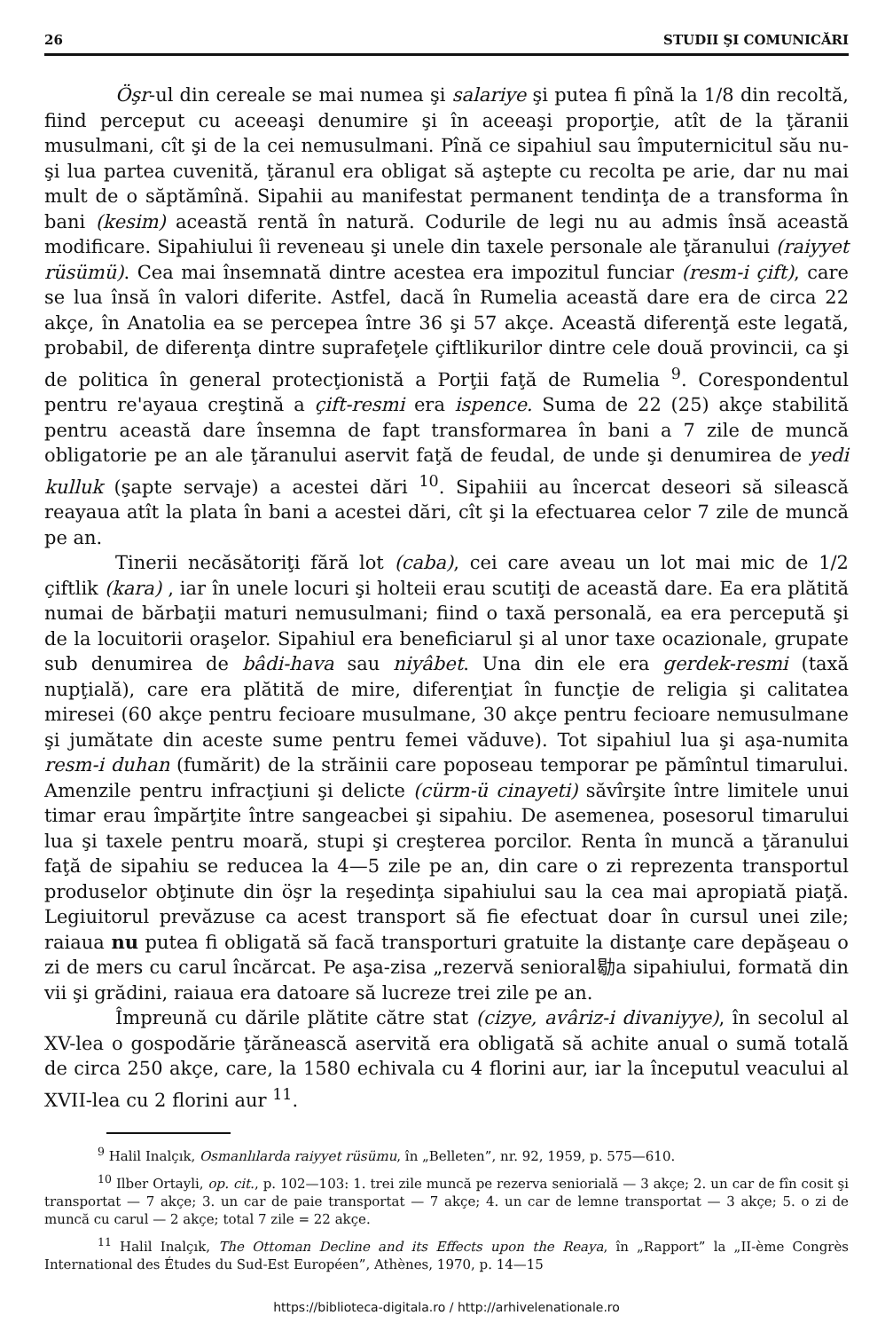26 STUDII ŞI COMUNICĂRI
Öşr-ul din cereale se mai numea şi salariye şi putea fi pînă la 1/8 din recoltă, fiind perceput cu aceeaşi denumire şi în aceeaşi proporţie, atît de la ţăranii musulmani, cît şi de la cei nemusulmani. Pînă ce sipahiul sau împuternicitul său nu-şi lua partea cuvenită, ţăranul era obligat să aştepte cu recolta pe arie, dar nu mai mult de o săptămînă. Sipahii au manifestat permanent tendinţa de a transforma în bani (kesim) această rentă în natură. Codurile de legi nu au admis însă această modificare. Sipahiului îi reveneau şi unele din taxele personale ale ţăranului (raiyyet rüsümü). Cea mai însemnată dintre acestea era impozitul funciar (resm-i çift), care se lua însă în valori diferite. Astfel, dacă în Rumelia această dare era de circa 22 akçe, în Anatolia ea se percepea între 36 şi 57 akçe. Această diferenţă este legată, probabil, de diferenţa dintre suprafeţele çiftlikurilor dintre cele două provincii, ca şi de politica în general protecţionistă a Porţii faţă de Rumelia <sup>9</sup>. Corespondentul pentru re'ayaua creştină a çift-resmi era ispence. Suma de 22 (25) akçe stabilită pentru această dare însemna de fapt transformarea în bani a 7 zile de muncă obligatorie pe an ale ţăranului aservit faţă de feudal, de unde şi denumirea de yedi kulluk (şapte servaje) a acestei dări <sup>10</sup>. Sipahiii au încercat deseori să silească reayaua atît la plata în bani a acestei dări, cît şi la efectuarea celor 7 zile de muncă pe an.
Tinerii necăsătoriţi fără lot (caba), cei care aveau un lot mai mic de 1/2 çiftlik (kara) , iar în unele locuri şi holteii erau scutiţi de această dare. Ea era plătită numai de bărbaţii maturi nemusulmani; fiind o taxă personală, ea era percepută şi de la locuitorii oraşelor. Sipahiul era beneficiarul şi al unor taxe ocazionale, grupate sub denumirea de bâdi-hava sau niyâbet. Una din ele era gerdek-resmi (taxă nupţială), care era plătită de mire, diferenţiat în funcţie de religia şi calitatea miresei (60 akçe pentru fecioare musulmane, 30 akçe pentru fecioare nemusulmane şi jumătate din aceste sume pentru femei văduve). Tot sipahiul lua şi aşa-numita resm-i duhan (fumărit) de la străinii care poposeau temporar pe pămîntul timarului. Amenzile pentru infracţiuni şi delicte (cürm-ü cinayeti) săvîrşite între limitele unui timar erau împărţite între sangeacbei şi sipahiu. De asemenea, posesorul timarului lua şi taxele pentru moară, stupi şi creşterea porcilor. Renta în muncă a ţăranului faţă de sipahiu se reducea la 4—5 zile pe an, din care o zi reprezenta transportul produselor obţinute din öşr la reşedinţa sipahiului sau la cea mai apropiată piaţă. Legiuitorul prevăzuse ca acest transport să fie efectuat doar în cursul unei zile; raiaua nu putea fi obligată să facă transporturi gratuite la distanţe care depăşeau o zi de mers cu carul încărcat. Pe aşa-zisa „rezervă senioral㔠a sipahiului, formată din vii şi grădini, raiaua era datoare să lucreze trei zile pe an.
Împreună cu dările plătite către stat (cizye, avâriz-i divaniyye), în secolul al XV-lea o gospodărie ţărănească aservită era obligată să achite anual o sumă totală de circa 250 akçe, care, la 1580 echivala cu 4 florini aur, iar la începutul veacului al XVII-lea cu 2 florini aur <sup>11</sup>.
<sup>9</sup> Halil Inalçık, Osmanlılarda raiyyet rüsümu, în „Belleten”, nr. 92, 1959, p. 575—610.
<sup>10</sup> Ilber Ortayli, op. cit., p. 102—103: 1. trei zile muncă pe rezerva seniorială — 3 akçe; 2. un car de fîn cosit şi transportat — 7 akçe; 3. un car de paie transportat — 7 akçe; 4. un car de lemne transportat — 3 akçe; 5. o zi de muncă cu carul — 2 akçe; total 7 zile = 22 akçe.
<sup>11</sup> Halil Inalçık, The Ottoman Decline and its Effects upon the Reaya, în „Rapport” la „II-ème Congrès International des Études du Sud-Est Européen”, Athènes, 1970, p. 14—15
https://biblioteca-digitala.ro / http://arhivelenationale.ro